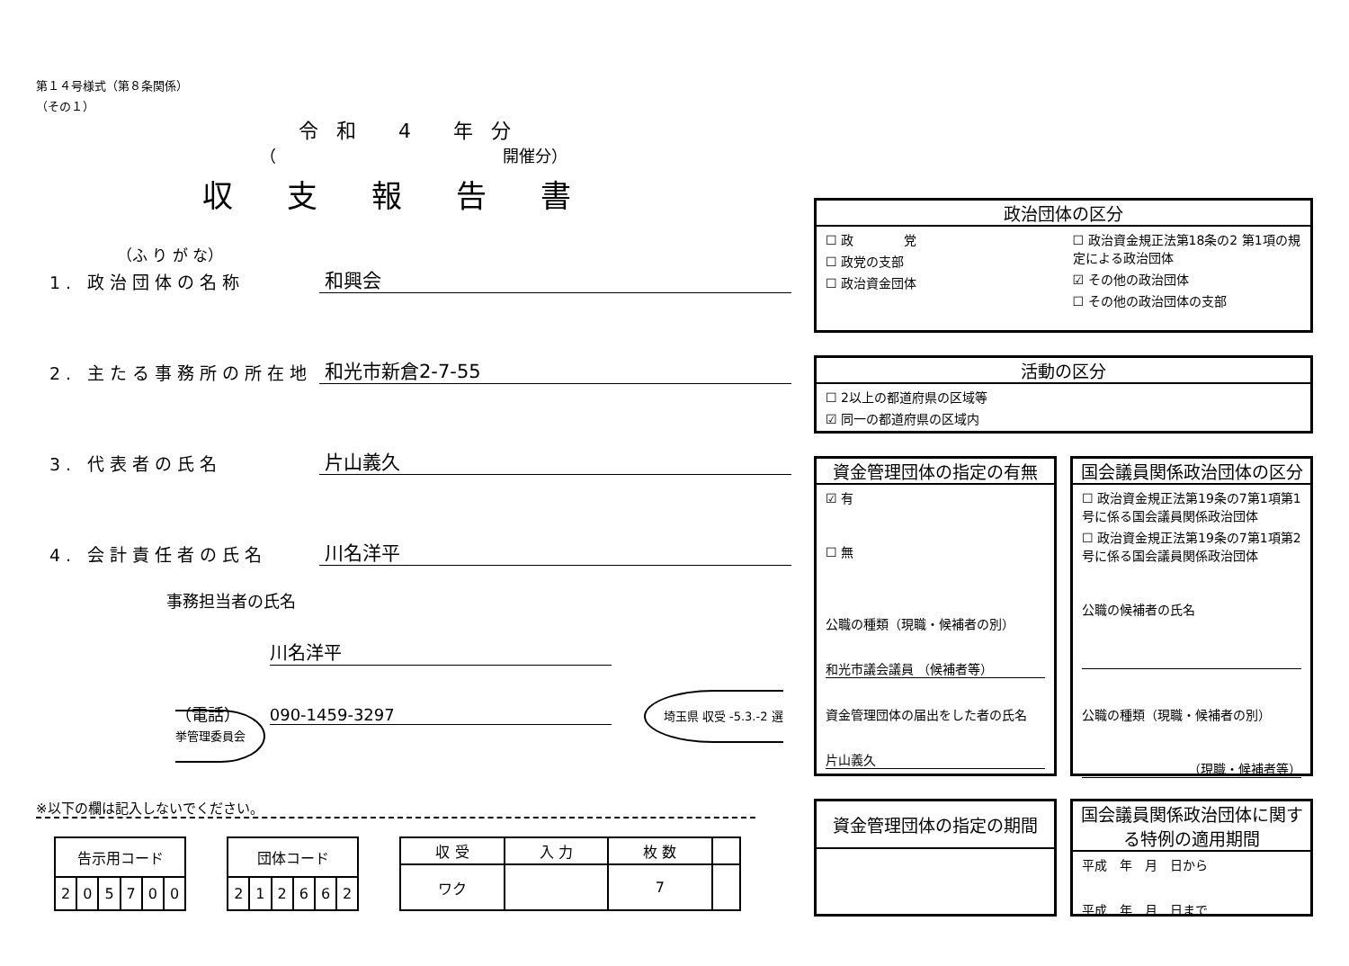第１４号様式（第８条関係）
（その１）
令和 4 年分
（　　　　　　　　　　　　　　開催分）
収支報告書
（ふ り が な）
1. 政治団体の名称 和興会
2. 主たる事務所の所在地 和光市新倉2-7-55
3. 代表者の氏名 片山義久
4. 会計責任者の氏名 川名洋平
事務担当者の氏名
川名洋平
（電話）　　 090-1459-3297　　埼玉県 収受 -5.3.-2 選挙管理委員会
※以下の欄は記入しないでください。
| 告示用コード | | | | | |
| --- | --- | --- | --- | --- | --- |
| 2 | 0 | 5 | 7 | 0 | 0 |
| 団体コード | | | | | |
| --- | --- | --- | --- | --- | --- |
| 2 | 1 | 2 | 6 | 6 | 2 |
| 収 受 | 入 力 | 枚 数 | |
| --- | --- | --- | --- |
| ワク | | 7 | |
政治団体の区分
☐ 政　　　　党
☐ 政党の支部
☐ 政治資金団体
☐ 政治資金規正法第18条の2 第1項の規定による政治団体
☑ その他の政治団体
☐ その他の政治団体の支部
活動の区分
☐ 2以上の都道府県の区域等
☑ 同一の都道府県の区域内
資金管理団体の指定の有無
☑ 有
☐ 無
公職の種類（現職・候補者の別）
和光市議会議員 （候補者等）
資金管理団体の届出をした者の氏名
片山義久
国会議員関係政治団体の区分
☐ 政治資金規正法第19条の7第1項第1号に係る国会議員関係政治団体
☐ 政治資金規正法第19条の7第1項第2号に係る国会議員関係政治団体
公職の候補者の氏名
公職の種類（現職・候補者の別）
（現職・候補者等）
資金管理団体の指定の期間
国会議員関係政治団体に関する特例の適用期間
平成　年　月　日から
平成　年　月　日まで